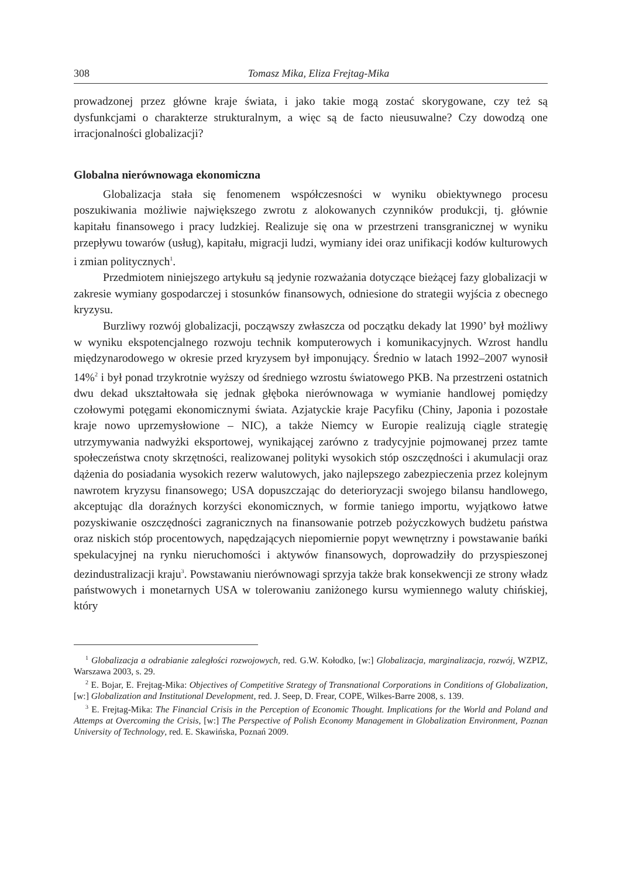308 Tomasz Mika, Eliza Frejtag-Mika
prowadzonej przez główne kraje świata, i jako takie mogą zostać skorygowane, czy też są dysfunkcjami o charakterze strukturalnym, a więc są de facto nieusuwalne? Czy dowodzą one irracjonalności globalizacji?
Globalna nierównowaga ekonomiczna
Globalizacja stała się fenomenem współczesności w wyniku obiektywnego procesu poszukiwania możliwie największego zwrotu z alokowanych czynników produkcji, tj. głównie kapitału finansowego i pracy ludzkiej. Realizuje się ona w przestrzeni transgranicznej w wyniku przepływu towarów (usług), kapitału, migracji ludzi, wymiany idei oraz unifikacji kodów kulturowych i zmian politycznych<sup>1</sup>.
Przedmiotem niniejszego artykułu są jedynie rozważania dotyczące bieżącej fazy globalizacji w zakresie wymiany gospodarczej i stosunków finansowych, odniesione do strategii wyjścia z obecnego kryzysu.
Burzliwy rozwój globalizacji, począwszy zwłaszcza od początku dekady lat 1990’ był możliwy w wyniku ekspotencjalnego rozwoju technik komputerowych i komunikacyjnych. Wzrost handlu międzynarodowego w okresie przed kryzysem był imponujący. Średnio w latach 1992–2007 wynosił 14%<sup>2</sup> i był ponad trzykrotnie wyższy od średniego wzrostu światowego PKB. Na przestrzeni ostatnich dwu dekad ukształtowała się jednak głęboka nierównowaga w wymianie handlowej pomiędzy czołowymi potęgami ekonomicznymi świata. Azjatyckie kraje Pacyfiku (Chiny, Japonia i pozostałe kraje nowo uprzemysłowione – NIC), a także Niemcy w Europie realizują ciągle strategię utrzymywania nadwyżki eksportowej, wynikającej zarówno z tradycyjnie pojmowanej przez tamte społeczeństwa cnoty skrzętności, realizowanej polityki wysokich stóp oszczędności i akumulacji oraz dążenia do posiadania wysokich rezerw walutowych, jako najlepszego zabezpieczenia przez kolejnym nawrotem kryzysu finansowego; USA dopuszczając do deterioryzacji swojego bilansu handlowego, akceptując dla doraźnych korzyści ekonomicznych, w formie taniego importu, wyjątkowo łatwe pozyskiwanie oszczędności zagranicznych na finansowanie potrzeb pożyczkowych budżetu państwa oraz niskich stóp procentowych, napędzających niepomiernie popyt wewnętrzny i powstawanie bańki spekulacyjnej na rynku nieruchomości i aktywów finansowych, doprowadziły do przyspieszonej dezindustralizacji kraju<sup>3</sup>. Powstawaniu nierównowagi sprzyja także brak konsekwencji ze strony władz państwowych i monetarnych USA w tolerowaniu zaniżonego kursu wymiennego waluty chińskiej, który
<sup>1</sup> Globalizacja a odrabianie zaległości rozwojowych, red. G.W. Kołodko, [w:] Globalizacja, marginalizacja, rozwój, WZPIZ, Warszawa 2003, s. 29.
<sup>2</sup> E. Bojar, E. Frejtag-Mika: Objectives of Competitive Strategy of Transnational Corporations in Conditions of Globalization, [w:] Globalization and Institutional Development, red. J. Seep, D. Frear, COPE, Wilkes-Barre 2008, s. 139.
<sup>3</sup> E. Frejtag-Mika: The Financial Crisis in the Perception of Economic Thought. Implications for the World and Poland and Attemps at Overcoming the Crisis, [w:] The Perspective of Polish Economy Management in Globalization Environment, Poznan University of Technology, red. E. Skawińska, Poznań 2009.